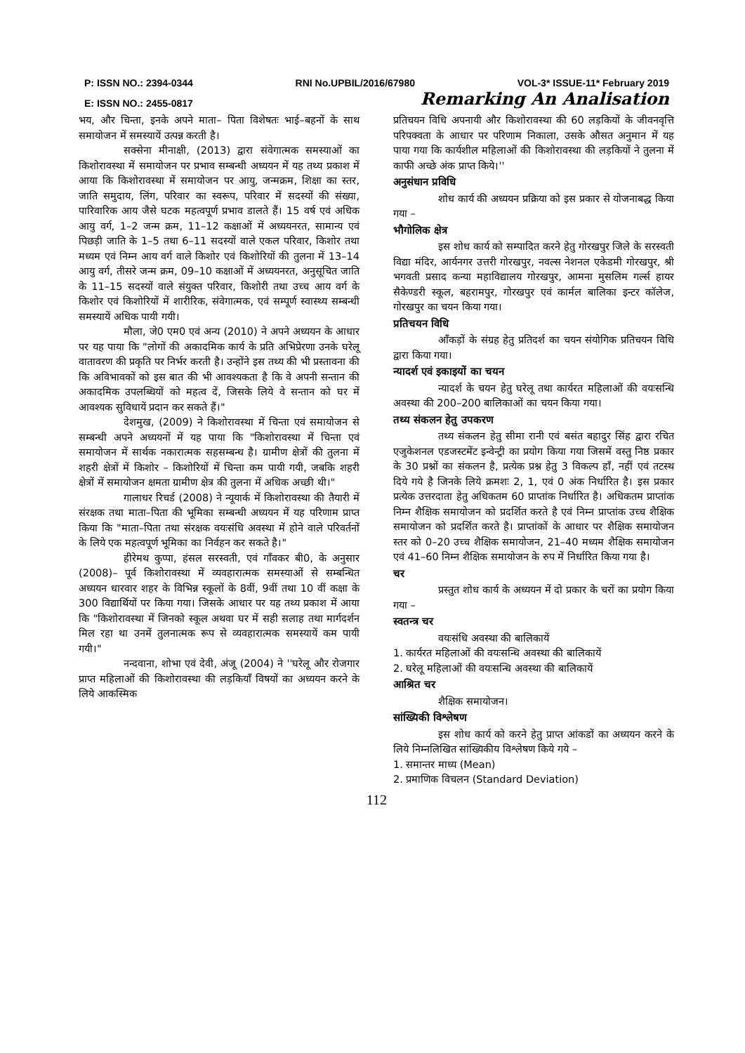P: ISSN NO.: 2394-0344 RNI No.UPBIL/2016/67980 VOL-3* ISSUE-11* February 2019
E: ISSN NO.: 2455-0817 Remarking An Analisation
भय, और चिन्ता, इनके अपने माता– पिता विशेषतः भाई–बहनों के साथ समायोजन में समस्यायें उत्पन्न करती है।
सक्सेना मीनाक्षी, (2013) द्वारा संवेगात्मक समस्याओं का किशोरावस्था में समायोजन पर प्रभाव सम्बन्धी अध्ययन में यह तथ्य प्रकाश में आया कि किशोरावस्था में समायोजन पर आयु, जन्मक्रम, शिक्षा का स्तर, जाति समुदाय, लिंग, परिवार का स्वरूप, परिवार में सदस्यों की संख्या, पारिवारिक आय जैसे घटक महत्वपूर्ण प्रभाव डालते हैं। 15 वर्ष एवं अधिक आयु वर्ग, 1–2 जन्म क्रम, 11–12 कक्षाओं में अध्ययनरत, सामान्य एवं पिछड़ी जाति के 1–5 तथा 6–11 सदस्यों वाले एकल परिवार, किशोर तथा मध्यम एवं निम्न आय वर्ग वाले किशोर एवं किशोरियों की तुलना में 13–14 आयु वर्ग, तीसरे जन्म क्रम, 09–10 कक्षाओं में अध्ययनरत, अनुसूचित जाति के 11–15 सदस्यों वाले संयुक्त परिवार, किशोरी तथा उच्च आय वर्ग के किशोर एवं किशोरियों में शारीरिक, संवेगात्मक, एवं सम्पूर्ण स्वास्थ्य सम्बन्धी समस्यायें अधिक पायी गयी।
मौला, जे0 एम0 एवं अन्य (2010) ने अपने अध्ययन के आधार पर यह पाया कि "लोगों की अकादमिक कार्य के प्रति अभिप्रेरणा उनके घरेलू वातावरण की प्रकृति पर निर्भर करती है। उन्होंने इस तथ्य की भी प्रस्तावना की कि अविभावकों को इस बात की भी आवश्यकता है कि वे अपनी सन्तान की अकादमिक उपलब्धियों को महत्व दें, जिसके लिये वे सन्तान को घर में आवश्यक सुविधायें प्रदान कर सकते हैं।"
देशमुख, (2009) ने किशोरावस्था में चिन्ता एवं समायोजन से सम्बन्धी अपने अध्ययनों में यह पाया कि "किशोरावस्था में चिन्ता एवं समायोजन में सार्थक नकारात्मक सहसम्बन्ध है। ग्रामीण क्षेत्रों की तुलना में शहरी क्षेत्रों में किशोर – किशोरियों में चिन्ता कम पायी गयी, जबकि शहरी क्षेत्रों में समायोजन क्षमता ग्रामीण क्षेत्र की तुलना में अधिक अच्छी थी।"
गालाधर रिचर्ड (2008) ने न्यूयार्क में किशोरावस्था की तैयारी में संरक्षक तथा माता–पिता की भूमिका सम्बन्धी अध्ययन में यह परिणाम प्राप्त किया कि "माता–पिता तथा संरक्षक वयःसंधि अवस्था में होने वाले परिवर्तनों के लिये एक महत्वपूर्ण भूमिका का निर्वहन कर सकते है।"
हीरेमथ कुप्पा, हंसल सरस्वती, एवं गाँवकर बी0, के अनुसार (2008)– पूर्व किशोरावस्था में व्यवहारात्मक समस्याओं से सम्बन्धित अध्ययन धारवार शहर के विभिन्न स्कूलों के 8वीं, 9वीं तथा 10 वीं कक्षा के 300 विद्यार्थियों पर किया गया। जिसके आधार पर यह तथ्य प्रकाश में आया कि "किशोरावस्था में जिनको स्कूल अथवा घर में सही सलाह तथा मार्गदर्शन मिल रहा था उनमें तुलनात्मक रूप से व्यवहारात्मक समस्यायें कम पायी गयी।"
नन्दवाना, शोभा एवं देवी, अंजू (2004) ने ''घरेलू और रोजगार प्राप्त महिलाओं की किशोरावस्था की लड़कियाँ विषयों का अध्ययन करने के लिये आकस्मिक
प्रतिचयन विधि अपनायी और किशोरावस्था की 60 लड़कियों के जीवनवृत्ति परिपक्वता के आधार पर परिणाम निकाला, उसके औसत अनुमान में यह पाया गया कि कार्यशील महिलाओं की किशोरावस्था की लड़कियों ने तुलना में काफी अच्छे अंक प्राप्त किये।''
अनुसंधान प्रविधि
शोध कार्य की अध्ययन प्रक्रिया को इस प्रकार से योजनाबद्ध किया गया –
भौगोलिक क्षेत्र
इस शोध कार्य को सम्पादित करने हेतु गोरखपुर जिले के सरस्वती विद्या मंदिर, आर्यनगर उत्तरी गोरखपुर, नवल्स नेशनल एकेडमी गोरखपुर, श्री भगवती प्रसाद कन्या महाविद्यालय गोरखपुर, आमना मुसलिम गर्ल्स हायर सैकेण्डरी स्कूल, बहरामपुर, गोरखपुर एवं कार्मल बालिका इन्टर कॉलेज, गोरखपुर का चयन किया गया।
प्रतिचयन विधि
आँकड़ों के संग्रह हेतु प्रतिदर्श का चयन संयोगिक प्रतिचयन विधि द्वारा किया गया।
न्यादर्श एवं इकाइयों का चयन
न्यादर्श के चयन हेतु घरेलू तथा कार्यरत महिलाओं की वयःसन्धि अवस्था की 200–200 बालिकाओं का चयन किया गया।
तथ्य संकलन हेतु उपकरण
तथ्य संकलन हेतु सीमा रानी एवं बसंत बहादुर सिंह द्वारा रचित एजुकेशनल एडजस्टमेंट इन्वेन्ट्री का प्रयोग किया गया जिसमें वस्तु निष्ठ प्रकार के 30 प्रश्नों का संकलन है, प्रत्येक प्रश्न हेतु 3 विकल्प हाँ, नहीं एवं तटस्थ दिये गये है जिनके लिये क्रमशः 2, 1, एवं 0 अंक निर्धारित है। इस प्रकार प्रत्येक उत्तरदाता हेतु अधिकतम 60 प्राप्तांक निर्धारित है। अधिकतम प्राप्तांक निम्न शैक्षिक समायोजन को प्रदर्शित करते है एवं निम्न प्राप्तांक उच्च शैक्षिक समायोजन को प्रदर्शित करते है। प्राप्तांकों के आधार पर शैक्षिक समायोजन स्तर को 0–20 उच्च शैक्षिक समायोजन, 21–40 मध्यम शैक्षिक समायोजन एवं 41–60 निम्न शैक्षिक समायोजन के रुप में निर्धारित किया गया है।
चर
प्रस्तुत शोध कार्य के अध्ययन में दो प्रकार के चरों का प्रयोग किया गया –
स्वतन्त्र चर
वयःसंधि अवस्था की बालिकायें
1. कार्यरत महिलाओं की वयःसन्धि अवस्था की बालिकायें
2. घरेलू महिलाओं की वयःसन्धि अवस्था की बालिकायें
आश्रित चर
शैक्षिक समायोजन।
सांख्यिकी विश्लेषण
इस शोध कार्य को करने हेतु प्राप्त आंकडों का अध्ययन करने के लिये निम्नलिखित सांख्यिकीय विश्लेषण किये गये –
1. समान्तर माध्य (Mean)
2. प्रमाणिक विचलन (Standard Deviation)
112